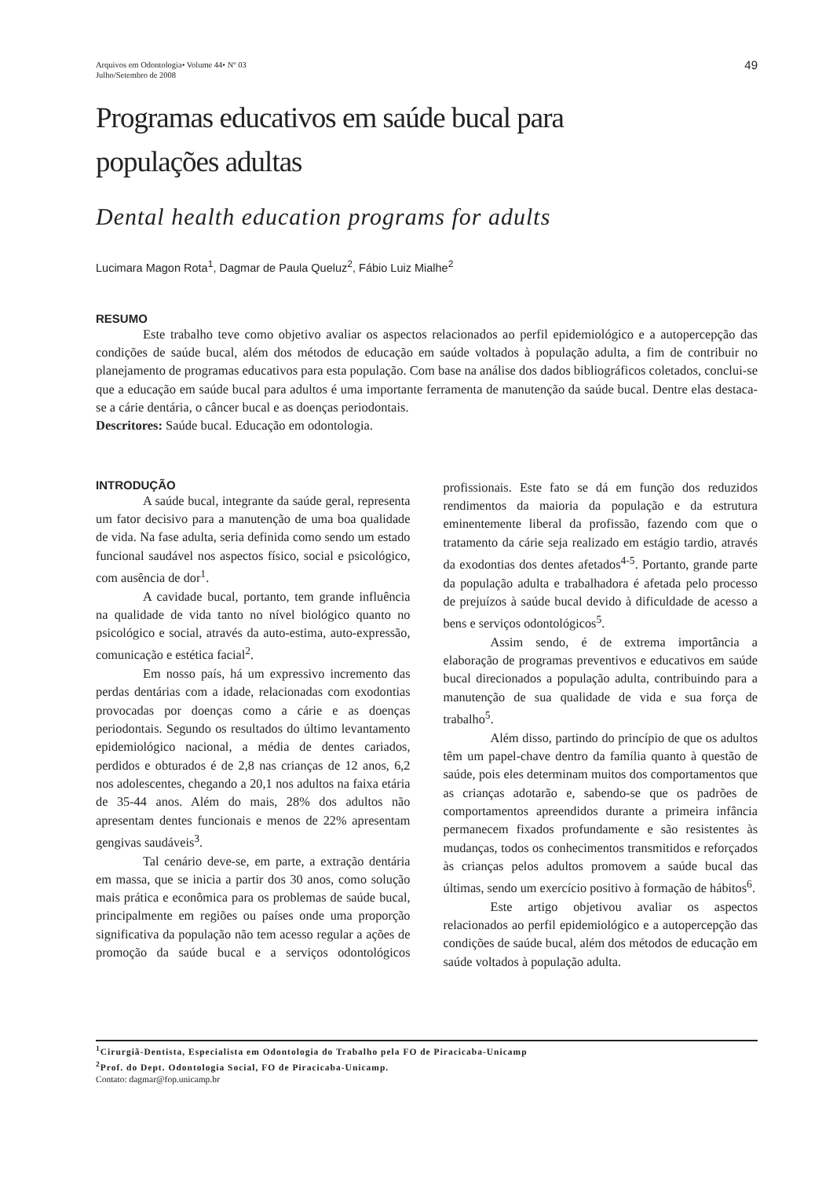Arquivos em Odontologia• Volume 44• Nº 03
Julho/Setembro de 2008
49
Programas educativos em saúde bucal para
populações adultas
Dental health education programs for adults
Lucimara Magon Rota<sup>1</sup>, Dagmar de Paula Queluz<sup>2</sup>, Fábio Luiz Mialhe<sup>2</sup>
RESUMO
Este trabalho teve como objetivo avaliar os aspectos relacionados ao perfil epidemiológico e a autopercepção das condições de saúde bucal, além dos métodos de educação em saúde voltados à população adulta, a fim de contribuir no planejamento de programas educativos para esta população. Com base na análise dos dados bibliográficos coletados, conclui-se que a educação em saúde bucal para adultos é uma importante ferramenta de manutenção da saúde bucal. Dentre elas destaca-se a cárie dentária, o câncer bucal e as doenças periodontais.
Descritores: Saúde bucal. Educação em odontologia.
INTRODUÇÃO
A saúde bucal, integrante da saúde geral, representa um fator decisivo para a manutenção de uma boa qualidade de vida. Na fase adulta, seria definida como sendo um estado funcional saudável nos aspectos físico, social e psicológico, com ausência de dor<sup>1</sup>.
A cavidade bucal, portanto, tem grande influência na qualidade de vida tanto no nível biológico quanto no psicológico e social, através da auto-estima, auto-expressão, comunicação e estética facial<sup>2</sup>.
Em nosso país, há um expressivo incremento das perdas dentárias com a idade, relacionadas com exodontias provocadas por doenças como a cárie e as doenças periodontais. Segundo os resultados do último levantamento epidemiológico nacional, a média de dentes cariados, perdidos e obturados é de 2,8 nas crianças de 12 anos, 6,2 nos adolescentes, chegando a 20,1 nos adultos na faixa etária de 35-44 anos. Além do mais, 28% dos adultos não apresentam dentes funcionais e menos de 22% apresentam gengivas saudáveis<sup>3</sup>.
Tal cenário deve-se, em parte, a extração dentária em massa, que se inicia a partir dos 30 anos, como solução mais prática e econômica para os problemas de saúde bucal, principalmente em regiões ou países onde uma proporção significativa da população não tem acesso regular a ações de promoção da saúde bucal e a serviços odontológicos profissionais. Este fato se dá em função dos reduzidos rendimentos da maioria da população e da estrutura eminentemente liberal da profissão, fazendo com que o tratamento da cárie seja realizado em estágio tardio, através da exodontias dos dentes afetados<sup>4-5</sup>. Portanto, grande parte da população adulta e trabalhadora é afetada pelo processo de prejuízos à saúde bucal devido à dificuldade de acesso a bens e serviços odontológicos<sup>5</sup>.
Assim sendo, é de extrema importância a elaboração de programas preventivos e educativos em saúde bucal direcionados a população adulta, contribuindo para a manutenção de sua qualidade de vida e sua força de trabalho<sup>5</sup>.
Além disso, partindo do princípio de que os adultos têm um papel-chave dentro da família quanto à questão de saúde, pois eles determinam muitos dos comportamentos que as crianças adotarão e, sabendo-se que os padrões de comportamentos apreendidos durante a primeira infância permanecem fixados profundamente e são resistentes às mudanças, todos os conhecimentos transmitidos e reforçados às crianças pelos adultos promovem a saúde bucal das últimas, sendo um exercício positivo à formação de hábitos<sup>6</sup>.
Este artigo objetivou avaliar os aspectos relacionados ao perfil epidemiológico e a autopercepção das condições de saúde bucal, além dos métodos de educação em saúde voltados à população adulta.
<sup>1</sup> Cirurgiã-Dentista, Especialista em Odontologia do Trabalho pela FO de Piracicaba-Unicamp
<sup>2</sup> Prof. do Dept. Odontologia Social, FO de Piracicaba-Unicamp.
Contato: dagmar@fop.unicamp.br